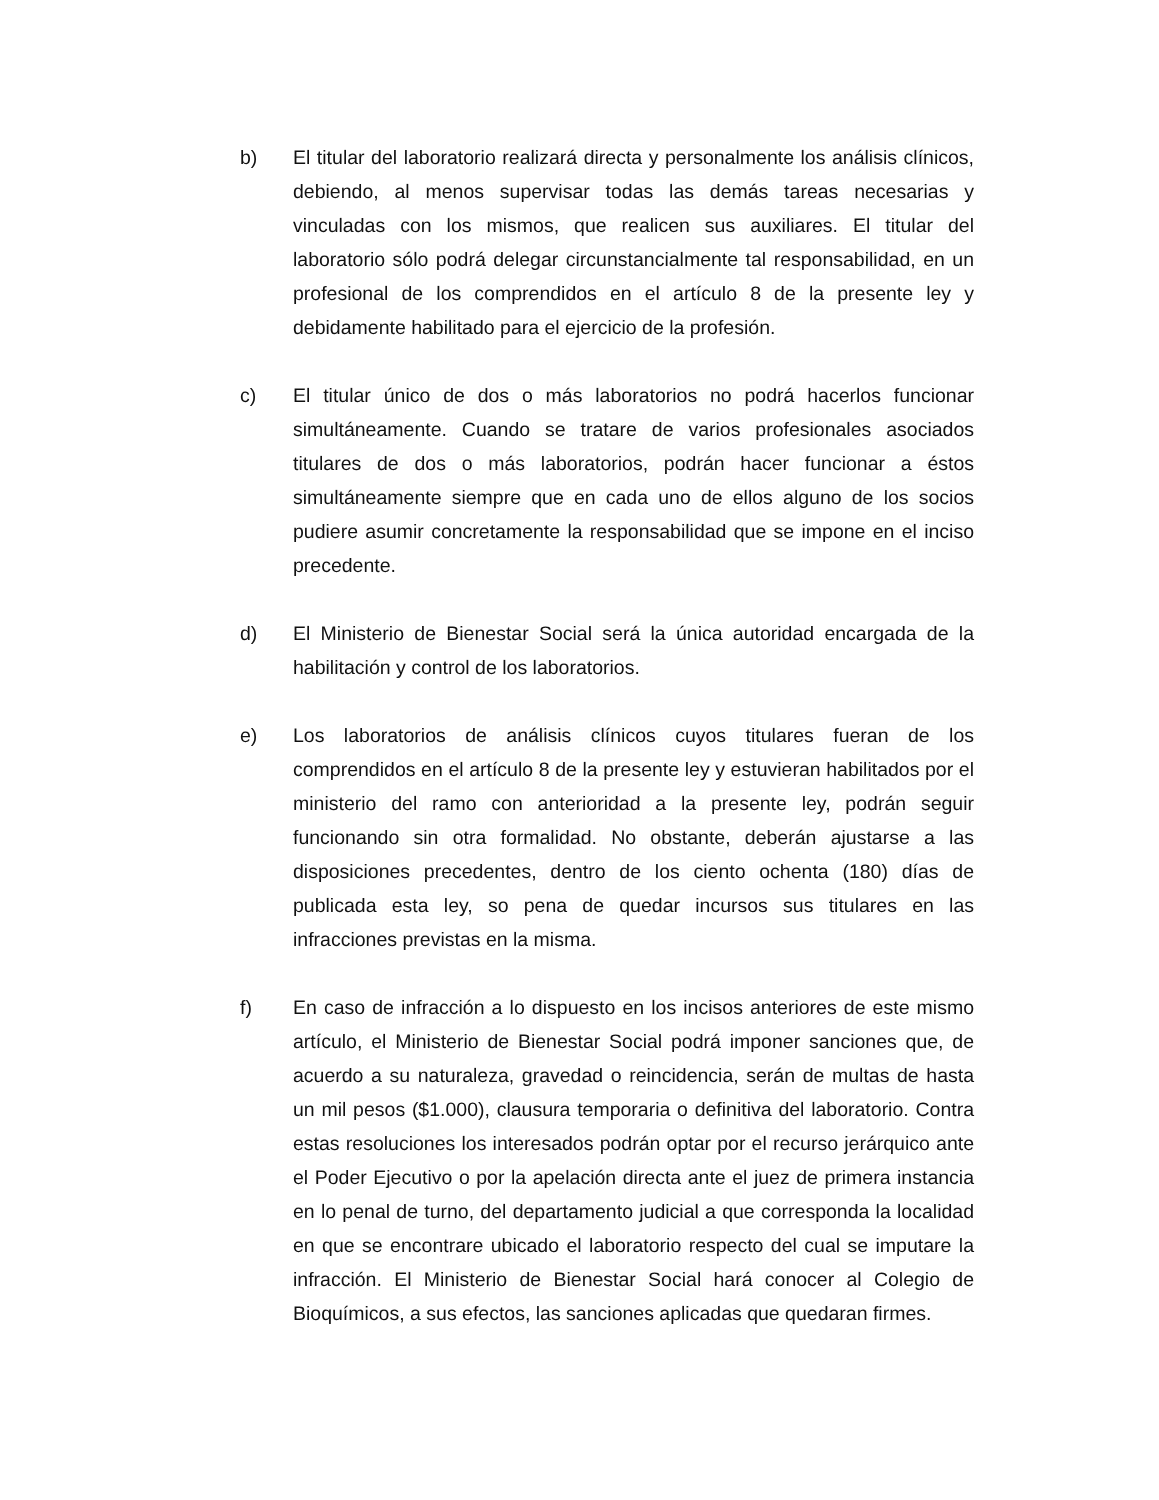b) El titular del laboratorio realizará directa y personalmente los análisis clínicos, debiendo, al menos supervisar todas las demás tareas necesarias y vinculadas con los mismos, que realicen sus auxiliares. El titular del laboratorio sólo podrá delegar circunstancialmente tal responsabilidad, en un profesional de los comprendidos en el artículo 8 de la presente ley y debidamente habilitado para el ejercicio de la profesión.
c) El titular único de dos o más laboratorios no podrá hacerlos funcionar simultáneamente. Cuando se tratare de varios profesionales asociados titulares de dos o más laboratorios, podrán hacer funcionar a éstos simultáneamente siempre que en cada uno de ellos alguno de los socios pudiere asumir concretamente la responsabilidad que se impone en el inciso precedente.
d) El Ministerio de Bienestar Social será la única autoridad encargada de la habilitación y control de los laboratorios.
e) Los laboratorios de análisis clínicos cuyos titulares fueran de los comprendidos en el artículo 8 de la presente ley y estuvieran habilitados por el ministerio del ramo con anterioridad a la presente ley, podrán seguir funcionando sin otra formalidad. No obstante, deberán ajustarse a las disposiciones precedentes, dentro de los ciento ochenta (180) días de publicada esta ley, so pena de quedar incursos sus titulares en las infracciones previstas en la misma.
f) En caso de infracción a lo dispuesto en los incisos anteriores de este mismo artículo, el Ministerio de Bienestar Social podrá imponer sanciones que, de acuerdo a su naturaleza, gravedad o reincidencia, serán de multas de hasta un mil pesos ($1.000), clausura temporaria o definitiva del laboratorio. Contra estas resoluciones los interesados podrán optar por el recurso jerárquico ante el Poder Ejecutivo o por la apelación directa ante el juez de primera instancia en lo penal de turno, del departamento judicial a que corresponda la localidad en que se encontrare ubicado el laboratorio respecto del cual se imputare la infracción. El Ministerio de Bienestar Social hará conocer al Colegio de Bioquímicos, a sus efectos, las sanciones aplicadas que quedaran firmes.